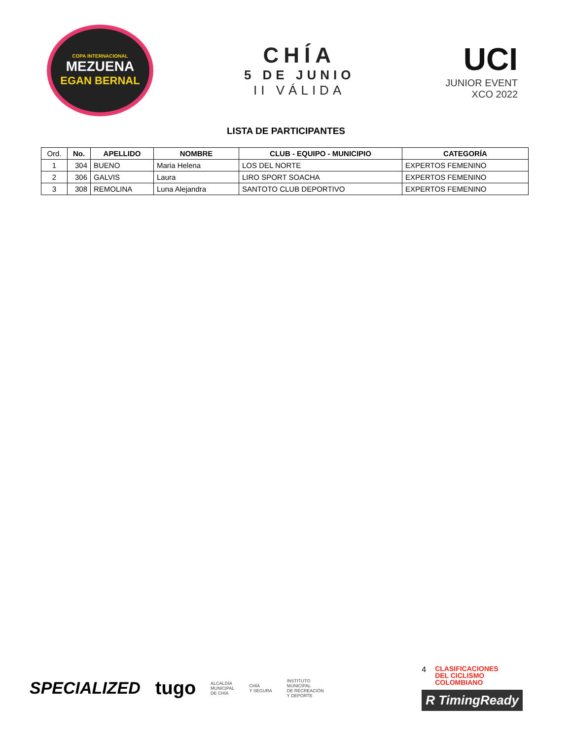COPA INTERNACIONAL
MEZUENA
EGAN BERNAL
CHÍA
5 DE JUNIO
II VÁLIDA
UCI
JUNIOR EVENT
XCO 2022
LISTA DE PARTICIPANTES
| Ord. | No. | APELLIDO | NOMBRE | CLUB - EQUIPO - MUNICIPIO | CATEGORÍA |
| --- | --- | --- | --- | --- | --- |
| 1 | 304 | BUENO | Maria Helena | LOS DEL NORTE | EXPERTOS FEMENINO |
| 2 | 306 | GALVIS | Laura | LIRO SPORT SOACHA | EXPERTOS FEMENINO |
| 3 | 308 | REMOLINA | Luna Alejandra | SANTOTO CLUB DEPORTIVO | EXPERTOS FEMENINO |
SPECIALIZED tugo ALCALDÍA
MUNICIPAL
DE CHÍA CHÍA
Y SEGURA INSTITUTO
MUNICIPAL
DE RECREACIÓN
Y DEPORTE
4 CLASIFICACIONES
DEL CICLISMO
COLOMBIANO
R TimingReady